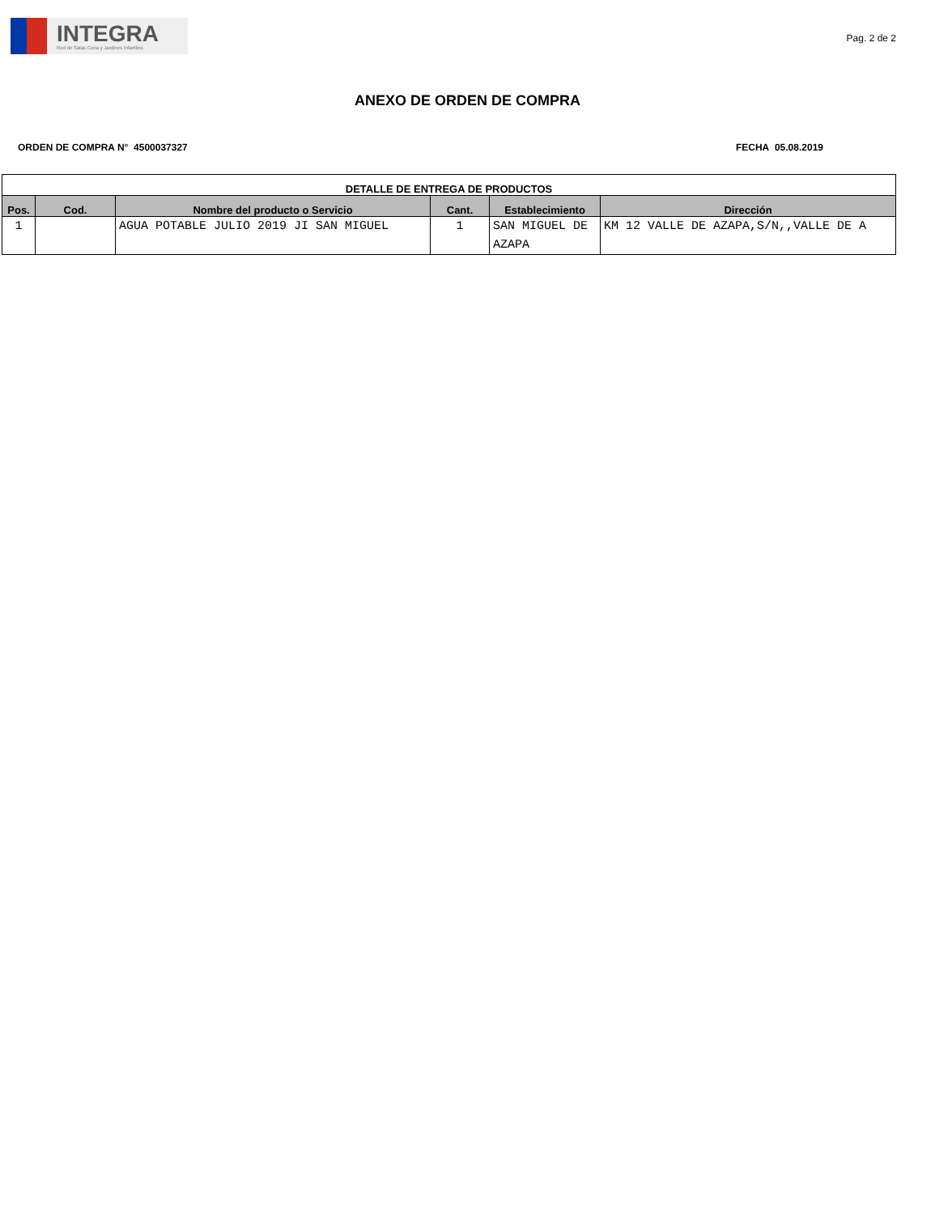INTEGRA
Red de Salas Cuna y Jardines Infantiles
Pag. 2 de 2
ANEXO DE ORDEN DE COMPRA
ORDEN DE COMPRA N° 4500037327 FECHA 05.08.2019
| DETALLE DE ENTREGA DE PRODUCTOS | | | | | |
| --- | --- | --- | --- | --- | --- |
| Pos. | Cod. | Nombre del producto o Servicio | Cant. | Establecimiento | Dirección |
| 1 | | AGUA POTABLE JULIO 2019 JI SAN MIGUEL | 1 | SAN MIGUEL DE AZAPA | KM 12 VALLE DE AZAPA,S/N,,VALLE DE A |